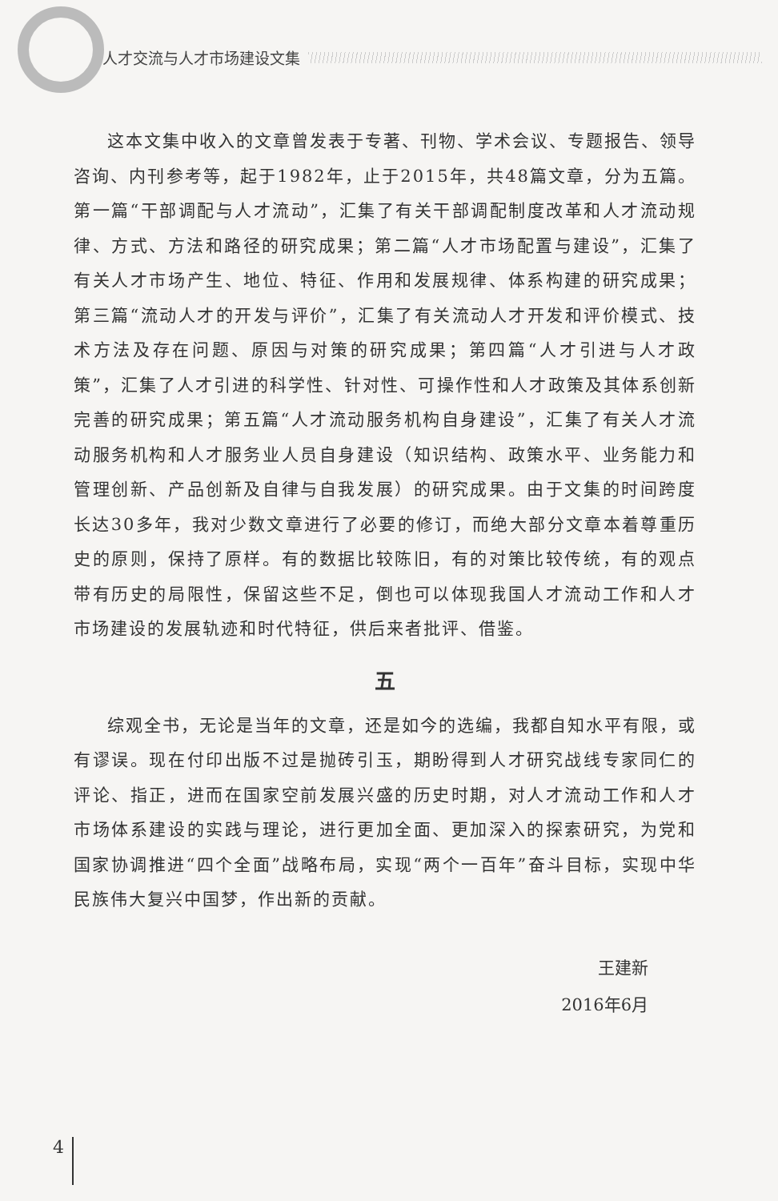人才交流与人才市场建设文集
这本文集中收入的文章曾发表于专著、刊物、学术会议、专题报告、领导咨询、内刊参考等，起于1982年，止于2015年，共48篇文章，分为五篇。第一篇“干部调配与人才流动”，汇集了有关干部调配制度改革和人才流动规律、方式、方法和路径的研究成果；第二篇“人才市场配置与建设”，汇集了有关人才市场产生、地位、特征、作用和发展规律、体系构建的研究成果；第三篇“流动人才的开发与评价”，汇集了有关流动人才开发和评价模式、技术方法及存在问题、原因与对策的研究成果；第四篇“人才引进与人才政策”，汇集了人才引进的科学性、针对性、可操作性和人才政策及其体系创新完善的研究成果；第五篇“人才流动服务机构自身建设”，汇集了有关人才流动服务机构和人才服务业人员自身建设（知识结构、政策水平、业务能力和管理创新、产品创新及自律与自我发展）的研究成果。由于文集的时间跨度长达30多年，我对少数文章进行了必要的修订，而绝大部分文章本着尊重历史的原则，保持了原样。有的数据比较陈旧，有的对策比较传统，有的观点带有历史的局限性，保留这些不足，倒也可以体现我国人才流动工作和人才市场建设的发展轨迹和时代特征，供后来者批评、借鉴。
五
综观全书，无论是当年的文章，还是如今的选编，我都自知水平有限，或有谬误。现在付印出版不过是抛砖引玉，期盼得到人才研究战线专家同仁的评论、指正，进而在国家空前发展兴盛的历史时期，对人才流动工作和人才市场体系建设的实践与理论，进行更加全面、更加深入的探索研究，为党和国家协调推进“四个全面”战略布局，实现“两个一百年”奋斗目标，实现中华民族伟大复兴中国梦，作出新的贡献。
王建新
2016年6月
4